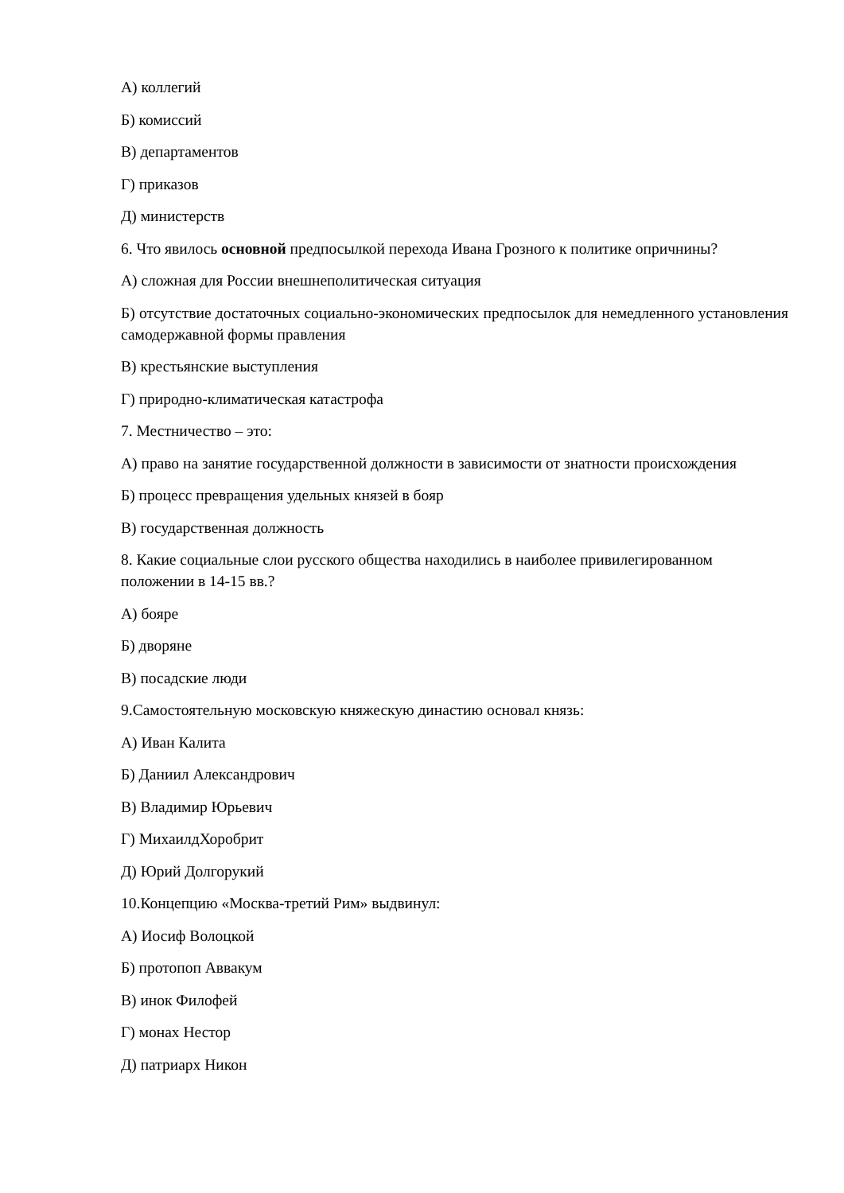А) коллегий
Б) комиссий
В) департаментов
Г) приказов
Д) министерств
6. Что явилось основной предпосылкой перехода Ивана Грозного к политике опричнины?
А) сложная для России внешнеполитическая ситуация
Б) отсутствие достаточных социально-экономических предпосылок для немедленного установления самодержавной формы правления
В) крестьянские выступления
Г) природно-климатическая катастрофа
7. Местничество – это:
А) право на занятие государственной должности в зависимости от знатности происхождения
Б) процесс превращения удельных князей в бояр
В) государственная должность
8. Какие социальные слои русского общества находились в наиболее привилегированном положении в 14-15 вв.?
А) бояре
Б) дворяне
В) посадские люди
9.Самостоятельную московскую княжескую династию основал князь:
А) Иван Калита
Б) Даниил Александрович
В) Владимир Юрьевич
Г) МихаилдХоробрит
Д) Юрий Долгорукий
10.Концепцию «Москва-третий Рим» выдвинул:
А) Иосиф Волоцкой
Б) протопоп Аввакум
В) инок Филофей
Г) монах Нестор
Д) патриарх Никон